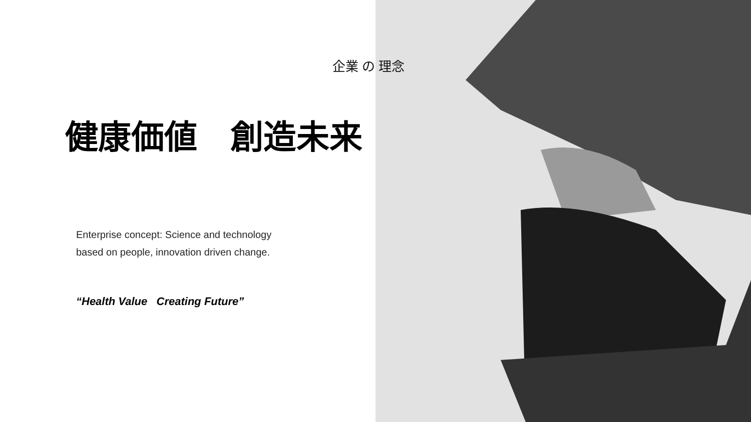企業 の 理念
健康価値　創造未来
Enterprise concept: Science and technology
based on people, innovation driven change.
“Health Value Creating Future”